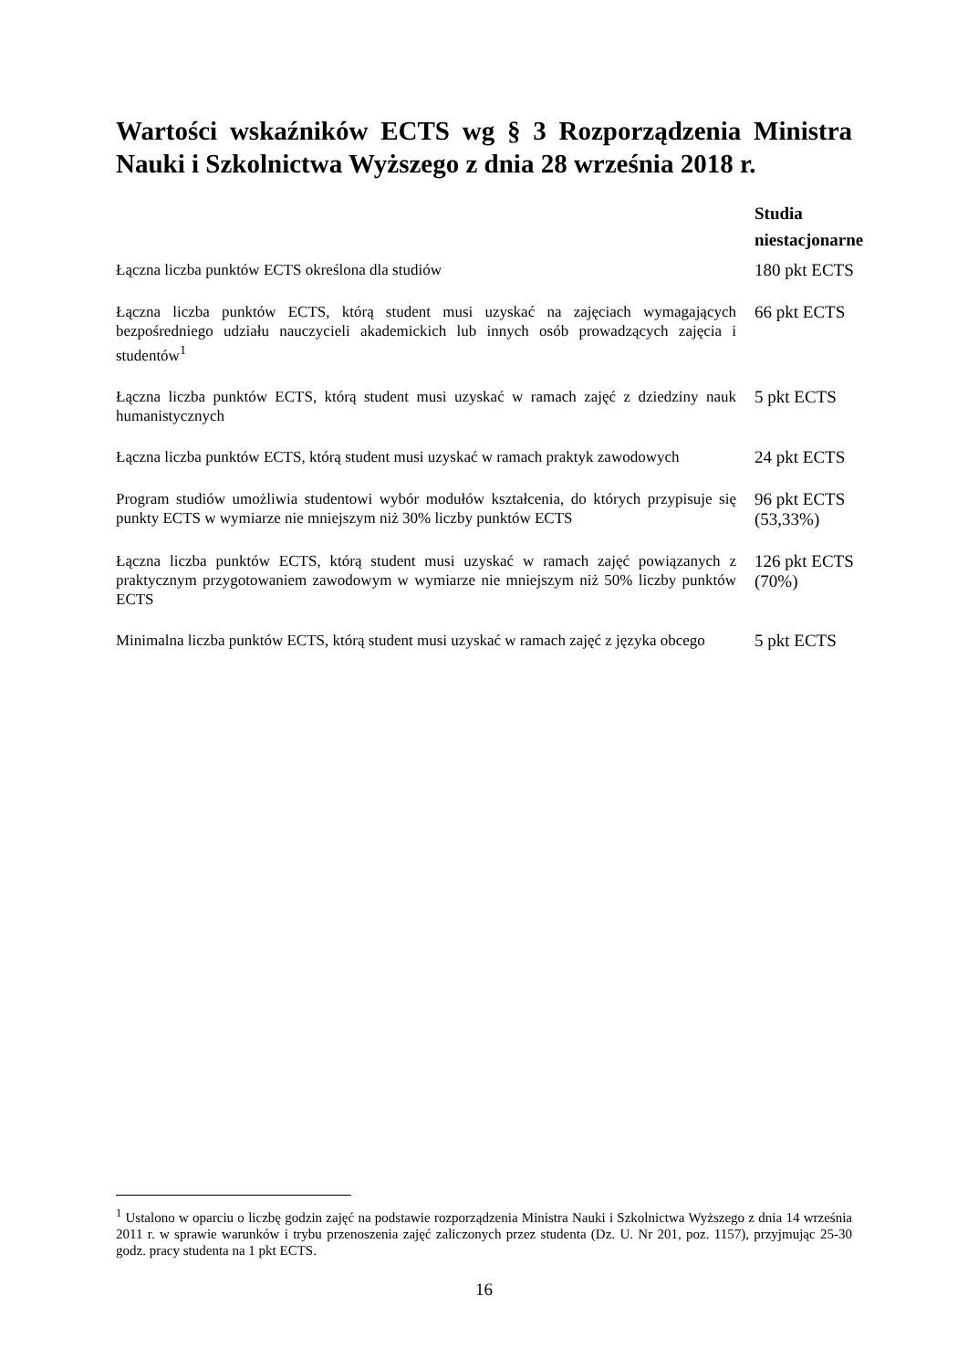Wartości wskaźników ECTS wg § 3 Rozporządzenia Ministra Nauki i Szkolnictwa Wyższego z dnia 28 września 2018 r.
| | Studia niestacjonarne |
| --- | --- |
| Łączna liczba punktów ECTS określona dla studiów | 180 pkt ECTS |
| Łączna liczba punktów ECTS, którą student musi uzyskać na zajęciach wymagających bezpośredniego udziału nauczycieli akademickich lub innych osób prowadzących zajęcia i studentów<sup>1</sup> | 66 pkt ECTS |
| Łączna liczba punktów ECTS, którą student musi uzyskać w ramach zajęć z dziedziny nauk humanistycznych | 5 pkt ECTS |
| Łączna liczba punktów ECTS, którą student musi uzyskać w ramach praktyk zawodowych | 24 pkt ECTS |
| Program studiów umożliwia studentowi wybór modułów kształcenia, do których przypisuje się punkty ECTS w wymiarze nie mniejszym niż 30% liczby punktów ECTS | 96 pkt ECTS (53,33%) |
| Łączna liczba punktów ECTS, którą student musi uzyskać w ramach zajęć powiązanych z praktycznym przygotowaniem zawodowym w wymiarze nie mniejszym niż 50% liczby punktów ECTS | 126 pkt ECTS (70%) |
| Minimalna liczba punktów ECTS, którą student musi uzyskać w ramach zajęć z języka obcego | 5 pkt ECTS |
<sup>1</sup> Ustalono w oparciu o liczbę godzin zajęć na podstawie rozporządzenia Ministra Nauki i Szkolnictwa Wyższego z dnia 14 września 2011 r. w sprawie warunków i trybu przenoszenia zajęć zaliczonych przez studenta (Dz. U. Nr 201, poz. 1157), przyjmując 25-30 godz. pracy studenta na 1 pkt ECTS.
16